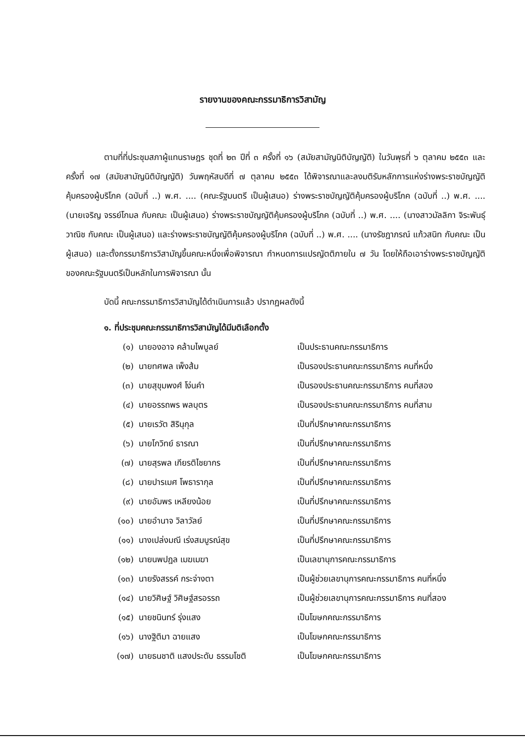รายงานของคณะกรรมาธิการวิสามัญ
ตามที่ที่ประชุมสภาผู้แทนราษฎร ชุดที่ ๒๓ ปีที่ ๓ ครั้งที่ ๑๖ (สมัยสามัญนิติบัญญัติ) ในวันพุธที่ ๖ ตุลาคม ๒๕๕๓ และครั้งที่ ๑๗ (สมัยสามัญนิติบัญญัติ) วันพฤหัสบดีที่ ๗ ตุลาคม ๒๕๕๓ ได้พิจารณาและลงมติรับหลักการแห่งร่างพระราชบัญญัติคุ้มครองผู้บริโภค (ฉบับที่ ..) พ.ศ. .... (คณะรัฐมนตรี เป็นผู้เสนอ) ร่างพระราชบัญญัติคุ้มครองผู้บริโภค (ฉบับที่ ..) พ.ศ. .... (นายเจริญ จรรย์โกมล กับคณะ เป็นผู้เสนอ) ร่างพระราชบัญญัติคุ้มครองผู้บริโภค (ฉบับที่ ..) พ.ศ. .... (นางสาวมัลลิกา จิระพันธุ์วาณิช กับคณะ เป็นผู้เสนอ) และร่างพระราชบัญญัติคุ้มครองผู้บริโภค (ฉบับที่ ..) พ.ศ. .... (นางรัชฎาภรณ์ แก้วสนิท กับคณะ เป็นผู้เสนอ) และตั้งกรรมาธิการวิสามัญขึ้นคณะหนึ่งเพื่อพิจารณา กำหนดการแปรญัตติภายใน ๗ วัน โดยให้ถือเอาร่างพระราชบัญญัติของคณะรัฐมนตรีเป็นหลักในการพิจารณา นั้น
บัดนี้ คณะกรรมาธิการวิสามัญได้ดำเนินการแล้ว ปรากฏผลดังนี้
๑. ที่ประชุมคณะกรรมาธิการวิสามัญได้มีมติเลือกตั้ง
| (๑) | นายองอาจ คล้ามไพบูลย์ | เป็นประธานคณะกรรมาธิการ |
| (๒) | นายทศพล เพ็งส้ม | เป็นรองประธานคณะกรรมาธิการ คนที่หนึ่ง |
| (๓) | นายสุขุมพงศ์ โง่นคำ | เป็นรองประธานคณะกรรมาธิการ คนที่สอง |
| (๔) | นายอรรถพร พลบุตร | เป็นรองประธานคณะกรรมาธิการ คนที่สาม |
| (๕) | นายเรวัต สิรินุกุล | เป็นที่ปรึกษาคณะกรรมาธิการ |
| (๖) | นายโกวิทย์ ธารณา | เป็นที่ปรึกษาคณะกรรมาธิการ |
| (๗) | นายสุรพล เกียรติไชยากร | เป็นที่ปรึกษาคณะกรรมาธิการ |
| (๘) | นายปารเมศ โพธารากุล | เป็นที่ปรึกษาคณะกรรมาธิการ |
| (๙) | นายอัมพร เหลียงน้อย | เป็นที่ปรึกษาคณะกรรมาธิการ |
| (๑๐) | นายอำนาจ วิลาวัลย์ | เป็นที่ปรึกษาคณะกรรมาธิการ |
| (๑๑) | นางเปล่งมณี เร่งสมบูรณ์สุข | เป็นที่ปรึกษาคณะกรรมาธิการ |
| (๑๒) | นายนพปฎล เมฆเมฆา | เป็นเลขานุการคณะกรรมาธิการ |
| (๑๓) | นายรังสรรค์ กระจ่างตา | เป็นผู้ช่วยเลขานุการคณะกรรมาธิการ คนที่หนึ่ง |
| (๑๔) | นายวิศิษฐ์ วิศิษฐ์สรอรรถ | เป็นผู้ช่วยเลขานุการคณะกรรมาธิการ คนที่สอง |
| (๑๕) | นายชนินทร์ รุ่งแสง | เป็นโฆษกคณะกรรมาธิการ |
| (๑๖) | นางฐิติมา ฉายแสง | เป็นโฆษกคณะกรรมาธิการ |
| (๑๗) | นายธนชาติ แสงประดับ ธรรมโชติ | เป็นโฆษกคณะกรรมาธิการ |